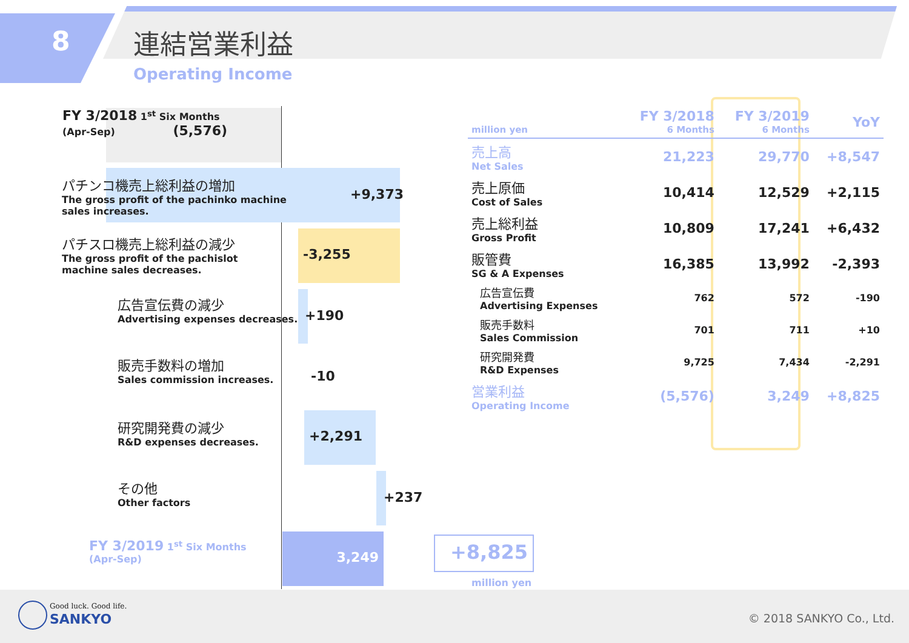8 連結営業利益
Operating Income
FY 3/2018 1<sup>st</sup> Six Months
(Apr-Sep) (5,576)
パチンコ機売上総利益の増加
The gross profit of the pachinko machine
sales increases.
+9,373
-3,255
パチスロ機売上総利益の減少
The gross profit of the pachislot
machine sales decreases.
+190
広告宣伝費の減少
Advertising expenses decreases.
-10
販売手数料の増加
Sales commission increases.
+2,291
研究開発費の減少
R&D expenses decreases.
+237
その他
Other factors
3,249
FY 3/2019 1<sup>st</sup> Six Months
(Apr-Sep)
+8,825
million yen
| million yen | FY 3/2018 6 Months | FY 3/2019 6 Months | YoY |
| --- | --- | --- | --- |
| 売上高 Net Sales | 21,223 | 29,770 | +8,547 |
| 売上原価 Cost of Sales | 10,414 | 12,529 | +2,115 |
| 売上総利益 Gross Profit | 10,809 | 17,241 | +6,432 |
| 販管費 SG & A Expenses | 16,385 | 13,992 | -2,393 |
| 広告宣伝費 Advertising Expenses | 762 | 572 | -190 |
| 販売手数料 Sales Commission | 701 | 711 | +10 |
| 研究開発費 R&D Expenses | 9,725 | 7,434 | -2,291 |
| 営業利益 Operating Income | (5,576) | 3,249 | +8,825 |
Good luck. Good life.
SANKYO © 2018 SANKYO Co., Ltd.